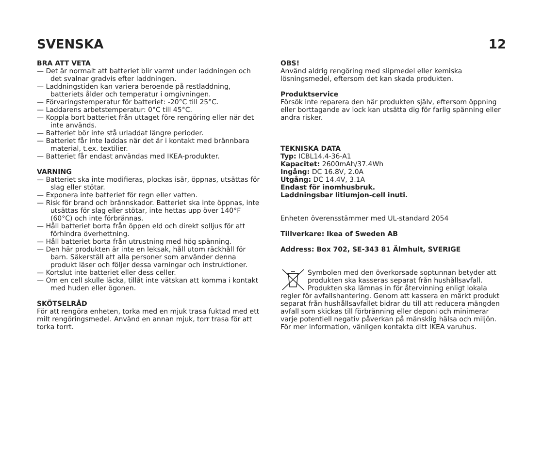SVENSKA 12
BRA ATT VETA
— Det är normalt att batteriet blir varmt under laddningen och det svalnar gradvis efter laddningen.
— Laddningstiden kan variera beroende på restladdning, batteriets ålder och temperatur i omgivningen.
— Förvaringstemperatur för batteriet: -20°C till 25°C.
— Laddarens arbetstemperatur: 0°C till 45°C.
— Koppla bort batteriet från uttaget före rengöring eller när det inte används.
— Batteriet bör inte stå urladdat längre perioder.
— Batteriet får inte laddas när det är i kontakt med brännbara material, t.ex. textilier.
— Batteriet får endast användas med IKEA-produkter.
VARNING
— Batteriet ska inte modifieras, plockas isär, öppnas, utsättas för slag eller stötar.
— Exponera inte batteriet för regn eller vatten.
— Risk för brand och brännskador. Batteriet ska inte öppnas, inte utsättas för slag eller stötar, inte hettas upp över 140°F (60°C) och inte förbrännas.
— Håll batteriet borta från öppen eld och direkt solljus för att förhindra överhettning.
— Håll batteriet borta från utrustning med hög spänning.
— Den här produkten är inte en leksak, håll utom räckhåll för barn. Säkerställ att alla personer som använder denna produkt läser och följer dessa varningar och instruktioner.
— Kortslut inte batteriet eller dess celler.
— Om en cell skulle läcka, tillåt inte vätskan att komma i kontakt med huden eller ögonen.
SKÖTSELRÅD
För att rengöra enheten, torka med en mjuk trasa fuktad med ett milt rengöringsmedel. Använd en annan mjuk, torr trasa för att torka torrt.
OBS!
Använd aldrig rengöring med slipmedel eller kemiska lösningsmedel, eftersom det kan skada produkten.
Produktservice
Försök inte reparera den här produkten själv, eftersom öppning eller borttagande av lock kan utsätta dig för farlig spänning eller andra risker.
TEKNISKA DATA
Typ: ICBL14.4-36-A1
Kapacitet: 2600mAh/37.4Wh
Ingång: DC 16.8V, 2.0A
Utgång: DC 14.4V, 3.1A
Endast för inomhusbruk.
Laddningsbar litiumjon-cell inuti.
Enheten överensstämmer med UL-standard 2054
Tillverkare: Ikea of Sweden AB
Address: Box 702, SE-343 81 Älmhult, SVERIGE
Symbolen med den överkorsade soptunnan betyder att produkten ska kasseras separat från hushållsavfall. Produkten ska lämnas in för återvinning enligt lokala regler för avfallshantering. Genom att kassera en märkt produkt separat från hushållsavfallet bidrar du till att reducera mängden avfall som skickas till förbränning eller deponi och minimerar varje potentiell negativ påverkan på mänsklig hälsa och miljön. För mer information, vänligen kontakta ditt IKEA varuhus.